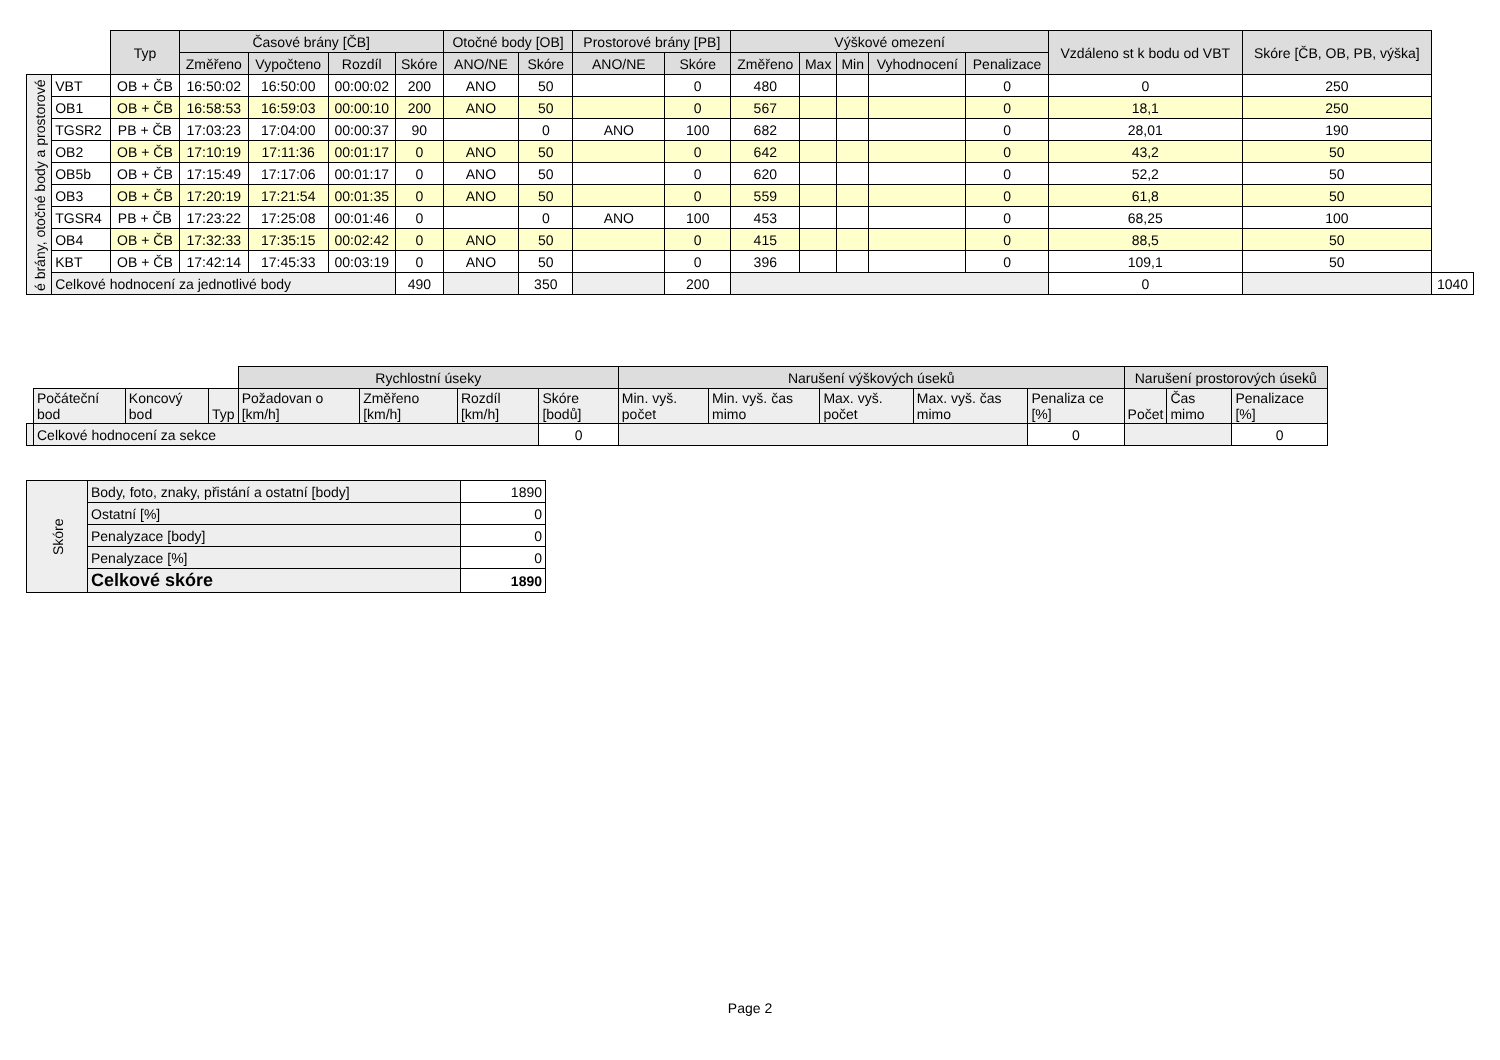| | | Typ | Časové brány [ČB] | | | | Otočné body [OB] | | Prostorové brány [PB] | | Výškové omezení | | | | | Vzdáleno st k bodu od VBT | Skóre [ČB, OB, PB, výška] | |
| --- | --- | --- | --- | --- | --- | --- | --- | --- | --- | --- | --- | --- | --- | --- | --- | --- | --- | --- |
| | | | Změřeno | Vypočteno | Rozdíl | Skóre | ANO/NE | Skóre | ANO/NE | Skóre | Změřeno | Max | Min | Vyhodnocení | Penalizace | | | |
| é brány, otočné body a prostorové | VBT | OB + ČB | 16:50:02 | 16:50:00 | 00:00:02 | 200 | ANO | 50 | | 0 | 480 | | | | 0 | 0 | 250 | |
| | OB1 | OB + ČB | 16:58:53 | 16:59:03 | 00:00:10 | 200 | ANO | 50 | | 0 | 567 | | | | 0 | 18,1 | 250 | |
| | TGSR2 | PB + ČB | 17:03:23 | 17:04:00 | 00:00:37 | 90 | | 0 | ANO | 100 | 682 | | | | 0 | 28,01 | 190 | |
| | OB2 | OB + ČB | 17:10:19 | 17:11:36 | 00:01:17 | 0 | ANO | 50 | | 0 | 642 | | | | 0 | 43,2 | 50 | |
| | OB5b | OB + ČB | 17:15:49 | 17:17:06 | 00:01:17 | 0 | ANO | 50 | | 0 | 620 | | | | 0 | 52,2 | 50 | |
| | OB3 | OB + ČB | 17:20:19 | 17:21:54 | 00:01:35 | 0 | ANO | 50 | | 0 | 559 | | | | 0 | 61,8 | 50 | |
| | TGSR4 | PB + ČB | 17:23:22 | 17:25:08 | 00:01:46 | 0 | | 0 | ANO | 100 | 453 | | | | 0 | 68,25 | 100 | |
| | OB4 | OB + ČB | 17:32:33 | 17:35:15 | 00:02:42 | 0 | ANO | 50 | | 0 | 415 | | | | 0 | 88,5 | 50 | |
| | KBT | OB + ČB | 17:42:14 | 17:45:33 | 00:03:19 | 0 | ANO | 50 | | 0 | 396 | | | | 0 | 109,1 | 50 | |
| | Celkové hodnocení za jednotlivé body | | | | | 490 | | 350 | | 200 | | | | | | 0 | | 1040 |
| | | | | Rychlostní úseky | | | | Narušení výškových úseků | | | | | Narušení prostorových úseků | | |
| --- | --- | --- | --- | --- | --- | --- | --- | --- | --- | --- | --- | --- | --- | --- | --- |
| | Počáteční bod | Koncový bod | Typ | Požadovan o [km/h] | Změřeno [km/h] | Rozdíl [km/h] | Skóre [bodů] | Min. vyš. počet | Min. vyš. čas mimo | Max. vyš. počet | Max. vyš. čas mimo | Penaliza ce [%] | Počet | Čas mimo | Penalizace [%] |
| | Celkové hodnocení za sekce | | | | | | 0 | | | | | 0 | | | 0 |
| Skóre | Body, foto, znaky, přistání a ostatní [body] | 1890 |
| | Ostatní [%] | 0 |
| | Penalyzace [body] | 0 |
| | Penalyzace [%] | 0 |
| | Celkové skóre | 1890 |
Page 2